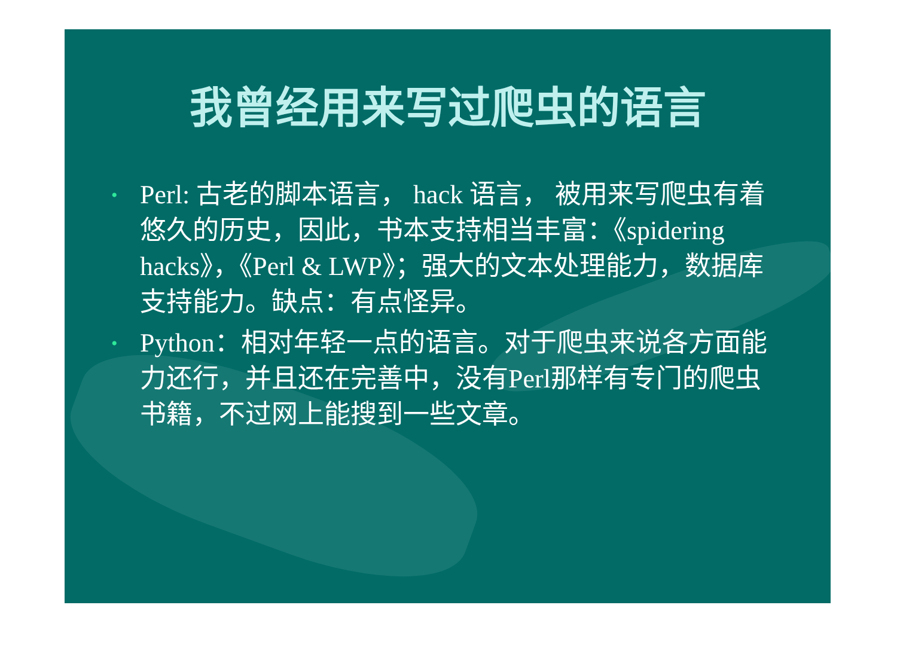我曾经用来写过爬虫的语言
• Perl: 古老的脚本语言， hack 语言， 被用来写爬虫有着悠久的历史，因此，书本支持相当丰富：《spidering hacks》，《Perl & LWP》；强大的文本处理能力，数据库支持能力。缺点：有点怪异。
• Python：相对年轻一点的语言。对于爬虫来说各方面能力还行，并且还在完善中，没有Perl那样有专门的爬虫书籍，不过网上能搜到一些文章。